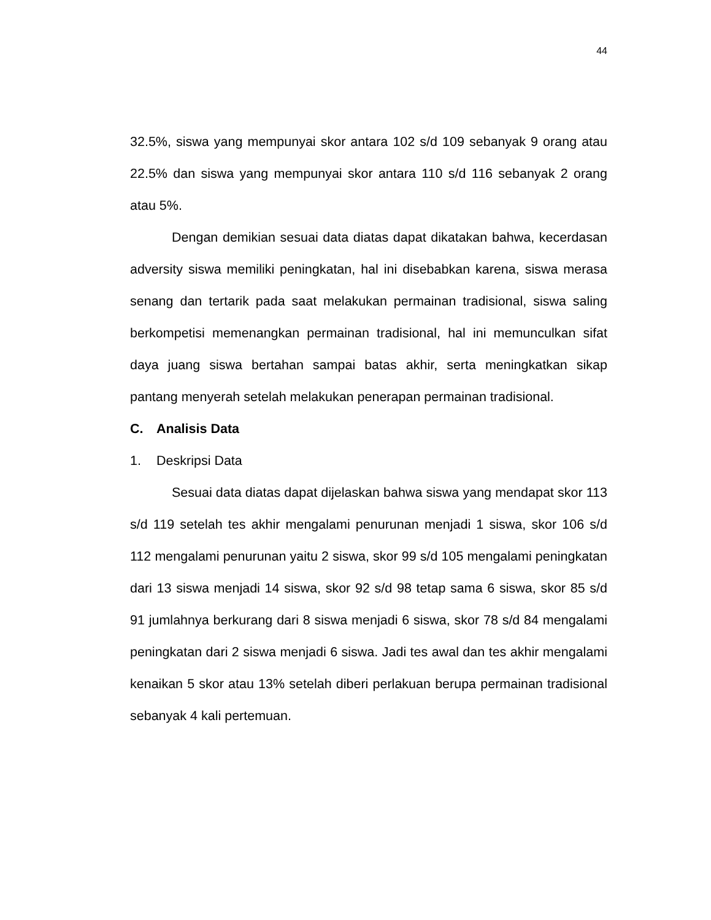44
32.5%, siswa yang mempunyai skor antara 102 s/d 109 sebanyak 9 orang atau 22.5% dan siswa yang mempunyai skor antara 110 s/d 116 sebanyak 2 orang atau 5%.
Dengan demikian sesuai data diatas dapat dikatakan bahwa, kecerdasan adversity siswa memiliki peningkatan, hal ini disebabkan karena, siswa merasa senang dan tertarik pada saat melakukan permainan tradisional, siswa saling berkompetisi memenangkan permainan tradisional, hal ini memunculkan sifat daya juang siswa bertahan sampai batas akhir, serta meningkatkan sikap pantang menyerah setelah melakukan penerapan permainan tradisional.
C. Analisis Data
1. Deskripsi Data
Sesuai data diatas dapat dijelaskan bahwa siswa yang mendapat skor 113 s/d 119 setelah tes akhir mengalami penurunan menjadi 1 siswa, skor 106 s/d 112 mengalami penurunan yaitu 2 siswa, skor 99 s/d 105 mengalami peningkatan dari 13 siswa menjadi 14 siswa, skor 92 s/d 98 tetap sama 6 siswa, skor 85 s/d 91 jumlahnya berkurang dari 8 siswa menjadi 6 siswa, skor 78 s/d 84 mengalami peningkatan dari 2 siswa menjadi 6 siswa. Jadi tes awal dan tes akhir mengalami kenaikan 5 skor atau 13% setelah diberi perlakuan berupa permainan tradisional sebanyak 4 kali pertemuan.